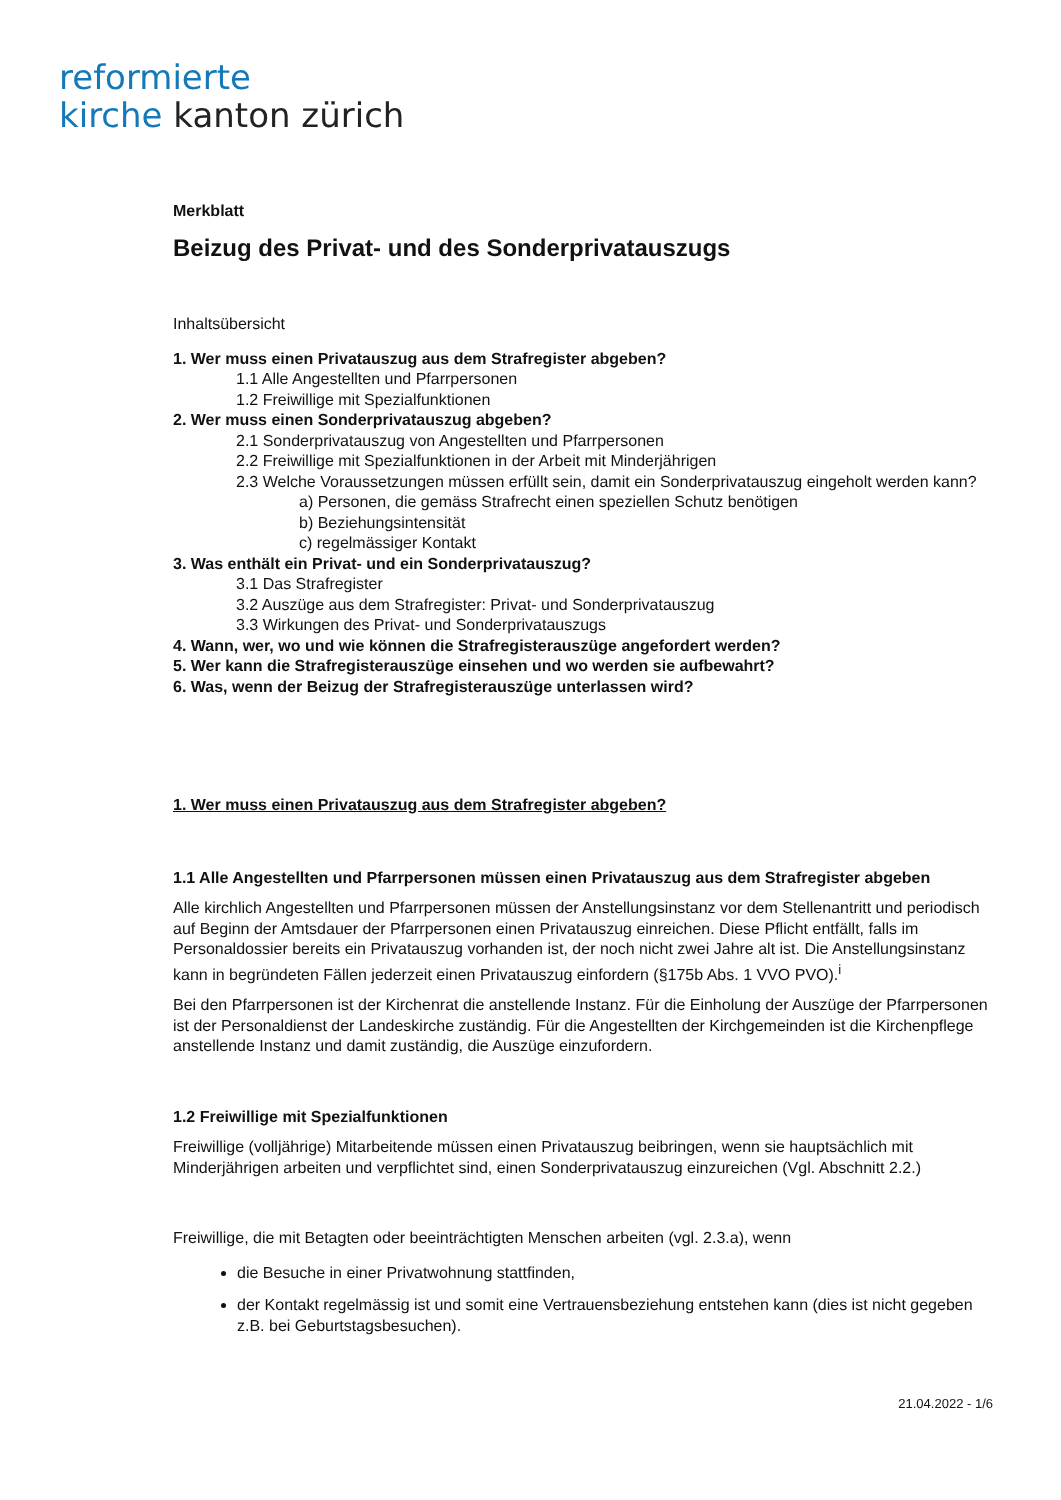reformierte
kirche kanton zürich
Merkblatt
Beizug des Privat- und des Sonderprivatauszugs
Inhaltsübersicht
1. Wer muss einen Privatauszug aus dem Strafregister abgeben?
1.1 Alle Angestellten und Pfarrpersonen
1.2 Freiwillige mit Spezialfunktionen
2. Wer muss einen Sonderprivatauszug abgeben?
2.1 Sonderprivatauszug von Angestellten und Pfarrpersonen
2.2 Freiwillige mit Spezialfunktionen in der Arbeit mit Minderjährigen
2.3 Welche Voraussetzungen müssen erfüllt sein, damit ein Sonderprivatauszug eingeholt werden kann?
a) Personen, die gemäss Strafrecht einen speziellen Schutz benötigen
b) Beziehungsintensität
c) regelmässiger Kontakt
3. Was enthält ein Privat- und ein Sonderprivatauszug?
3.1 Das Strafregister
3.2 Auszüge aus dem Strafregister: Privat- und Sonderprivatauszug
3.3 Wirkungen des Privat- und Sonderprivatauszugs
4. Wann, wer, wo und wie können die Strafregisterauszüge angefordert werden?
5. Wer kann die Strafregisterauszüge einsehen und wo werden sie aufbewahrt?
6. Was, wenn der Beizug der Strafregisterauszüge unterlassen wird?
1. Wer muss einen Privatauszug aus dem Strafregister abgeben?
1.1 Alle Angestellten und Pfarrpersonen müssen einen Privatauszug aus dem Strafregister abgeben
Alle kirchlich Angestellten und Pfarrpersonen müssen der Anstellungsinstanz vor dem Stellenantritt und periodisch auf Beginn der Amtsdauer der Pfarrpersonen einen Privatauszug einreichen. Diese Pflicht entfällt, falls im Personaldossier bereits ein Privatauszug vorhanden ist, der noch nicht zwei Jahre alt ist. Die Anstellungsinstanz kann in begründeten Fällen jederzeit einen Privatauszug einfordern (§175b Abs. 1 VVO PVO).<sup>i</sup>
Bei den Pfarrpersonen ist der Kirchenrat die anstellende Instanz. Für die Einholung der Auszüge der Pfarrpersonen ist der Personaldienst der Landeskirche zuständig. Für die Angestellten der Kirchgemeinden ist die Kirchenpflege anstellende Instanz und damit zuständig, die Auszüge einzufordern.
1.2 Freiwillige mit Spezialfunktionen
Freiwillige (volljährige) Mitarbeitende müssen einen Privatauszug beibringen, wenn sie hauptsächlich mit Minderjährigen arbeiten und verpflichtet sind, einen Sonderprivatauszug einzureichen (Vgl. Abschnitt 2.2.)
Freiwillige, die mit Betagten oder beeinträchtigten Menschen arbeiten (vgl. 2.3.a), wenn
die Besuche in einer Privatwohnung stattfinden,
der Kontakt regelmässig ist und somit eine Vertrauensbeziehung entstehen kann (dies ist nicht gegeben z.B. bei Geburtstagsbesuchen).
21.04.2022 - 1/6